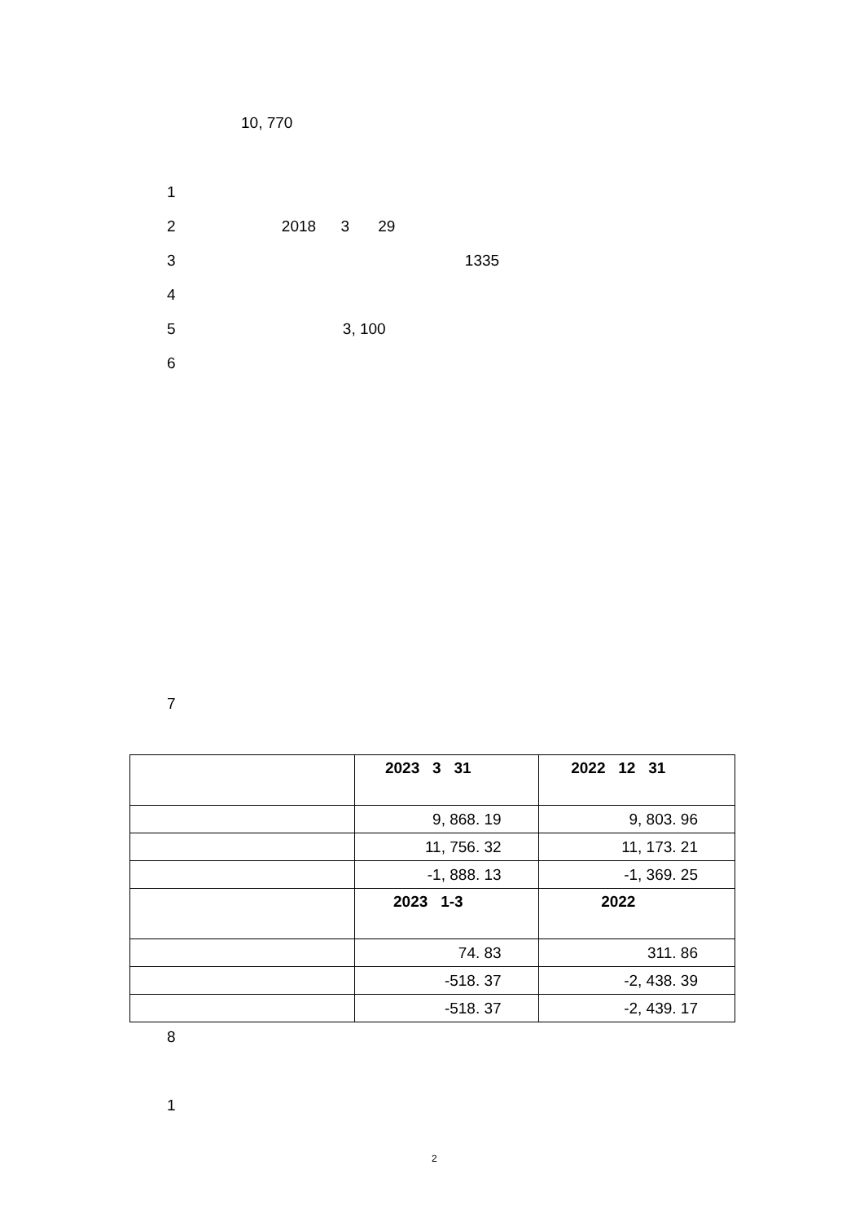10, 770
1
2 2018 3 29
3 1335
4
5 3, 100
6
7
| | 2023 3 31 | 2022 12 31 |
| --- | --- | --- |
| | 9, 868. 19 | 9, 803. 96 |
| | 11, 756. 32 | 11, 173. 21 |
| | -1, 888. 13 | -1, 369. 25 |
| | 2023 1-3 | 2022 |
| | 74. 83 | 311. 86 |
| | -518. 37 | -2, 438. 39 |
| | -518. 37 | -2, 439. 17 |
8
1
2